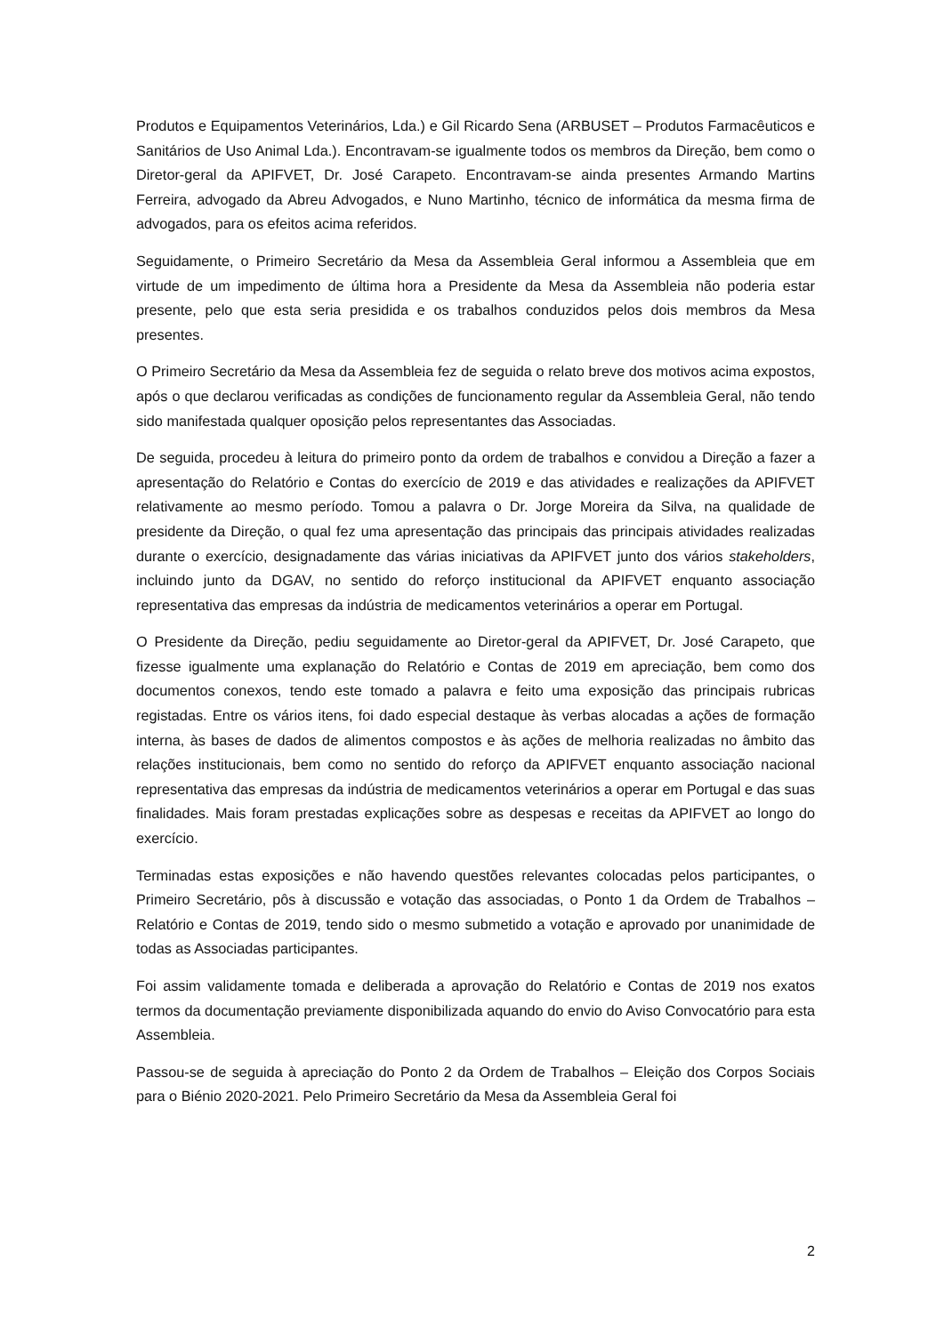Produtos e Equipamentos Veterinários, Lda.) e Gil Ricardo Sena (ARBUSET – Produtos Farmacêuticos e Sanitários de Uso Animal Lda.). Encontravam-se igualmente todos os membros da Direção, bem como o Diretor-geral da APIFVET, Dr. José Carapeto. Encontravam-se ainda presentes Armando Martins Ferreira, advogado da Abreu Advogados, e Nuno Martinho, técnico de informática da mesma firma de advogados, para os efeitos acima referidos.
Seguidamente, o Primeiro Secretário da Mesa da Assembleia Geral informou a Assembleia que em virtude de um impedimento de última hora a Presidente da Mesa da Assembleia não poderia estar presente, pelo que esta seria presidida e os trabalhos conduzidos pelos dois membros da Mesa presentes.
O Primeiro Secretário da Mesa da Assembleia fez de seguida o relato breve dos motivos acima expostos, após o que declarou verificadas as condições de funcionamento regular da Assembleia Geral, não tendo sido manifestada qualquer oposição pelos representantes das Associadas.
De seguida, procedeu à leitura do primeiro ponto da ordem de trabalhos e convidou a Direção a fazer a apresentação do Relatório e Contas do exercício de 2019 e das atividades e realizações da APIFVET relativamente ao mesmo período. Tomou a palavra o Dr. Jorge Moreira da Silva, na qualidade de presidente da Direção, o qual fez uma apresentação das principais das principais atividades realizadas durante o exercício, designadamente das várias iniciativas da APIFVET junto dos vários stakeholders, incluindo junto da DGAV, no sentido do reforço institucional da APIFVET enquanto associação representativa das empresas da indústria de medicamentos veterinários a operar em Portugal.
O Presidente da Direção, pediu seguidamente ao Diretor-geral da APIFVET, Dr. José Carapeto, que fizesse igualmente uma explanação do Relatório e Contas de 2019 em apreciação, bem como dos documentos conexos, tendo este tomado a palavra e feito uma exposição das principais rubricas registadas. Entre os vários itens, foi dado especial destaque às verbas alocadas a ações de formação interna, às bases de dados de alimentos compostos e às ações de melhoria realizadas no âmbito das relações institucionais, bem como no sentido do reforço da APIFVET enquanto associação nacional representativa das empresas da indústria de medicamentos veterinários a operar em Portugal e das suas finalidades. Mais foram prestadas explicações sobre as despesas e receitas da APIFVET ao longo do exercício.
Terminadas estas exposições e não havendo questões relevantes colocadas pelos participantes, o Primeiro Secretário, pôs à discussão e votação das associadas, o Ponto 1 da Ordem de Trabalhos – Relatório e Contas de 2019, tendo sido o mesmo submetido a votação e aprovado por unanimidade de todas as Associadas participantes.
Foi assim validamente tomada e deliberada a aprovação do Relatório e Contas de 2019 nos exatos termos da documentação previamente disponibilizada aquando do envio do Aviso Convocatório para esta Assembleia.
Passou-se de seguida à apreciação do Ponto 2 da Ordem de Trabalhos – Eleição dos Corpos Sociais para o Biénio 2020-2021. Pelo Primeiro Secretário da Mesa da Assembleia Geral foi
2